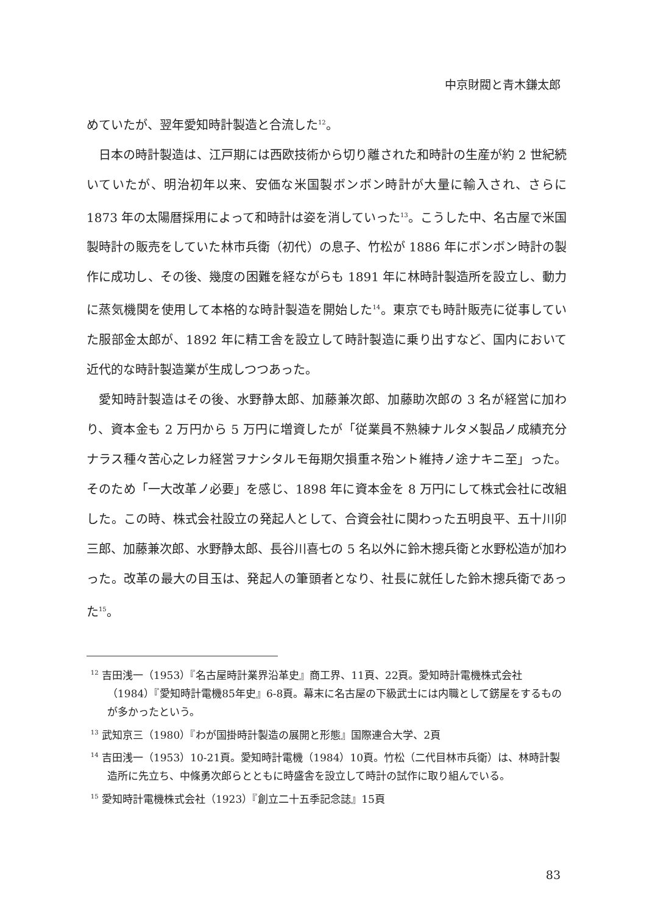中京財閥と青木鎌太郎
めていたが、翌年愛知時計製造と合流した<sup>12</sup>。
日本の時計製造は、江戸期には西欧技術から切り離された和時計の生産が約 2 世紀続いていたが、明治初年以来、安価な米国製ボンボン時計が大量に輸入され、さらに 1873 年の太陽暦採用によって和時計は姿を消していった<sup>13</sup>。こうした中、名古屋で米国製時計の販売をしていた林市兵衛（初代）の息子、竹松が 1886 年にボンボン時計の製作に成功し、その後、幾度の困難を経ながらも 1891 年に林時計製造所を設立し、動力に蒸気機関を使用して本格的な時計製造を開始した<sup>14</sup>。東京でも時計販売に従事していた服部金太郎が、1892 年に精工舎を設立して時計製造に乗り出すなど、国内において近代的な時計製造業が生成しつつあった。
愛知時計製造はその後、水野静太郎、加藤兼次郎、加藤助次郎の 3 名が経営に加わり、資本金も 2 万円から 5 万円に増資したが「従業員不熟練ナルタメ製品ノ成績充分ナラス種々苦心之レカ経営ヲナシタルモ毎期欠損重ネ殆ント維持ノ途ナキニ至」った。そのため「一大改革ノ必要」を感じ、1898 年に資本金を 8 万円にして株式会社に改組した。この時、株式会社設立の発起人として、合資会社に関わった五明良平、五十川卯三郎、加藤兼次郎、水野静太郎、長谷川喜七の 5 名以外に鈴木摠兵衛と水野松造が加わった。改革の最大の目玉は、発起人の筆頭者となり、社長に就任した鈴木摠兵衛であった<sup>15</sup>。
<sup>12</sup> 吉田浅一（1953）『名古屋時計業界沿革史』商工界、11頁、22頁。愛知時計電機株式会社（1984）『愛知時計電機85年史』6-8頁。幕末に名古屋の下級武士には内職として錺屋をするものが多かったという。
<sup>13</sup> 武知京三（1980）『わが国掛時計製造の展開と形態』国際連合大学、2頁
<sup>14</sup> 吉田浅一（1953）10-21頁。愛知時計電機（1984）10頁。竹松（二代目林市兵衛）は、林時計製造所に先立ち、中條勇次郎らとともに時盛舎を設立して時計の試作に取り組んでいる。
<sup>15</sup> 愛知時計電機株式会社（1923）『創立二十五季記念誌』15頁
83